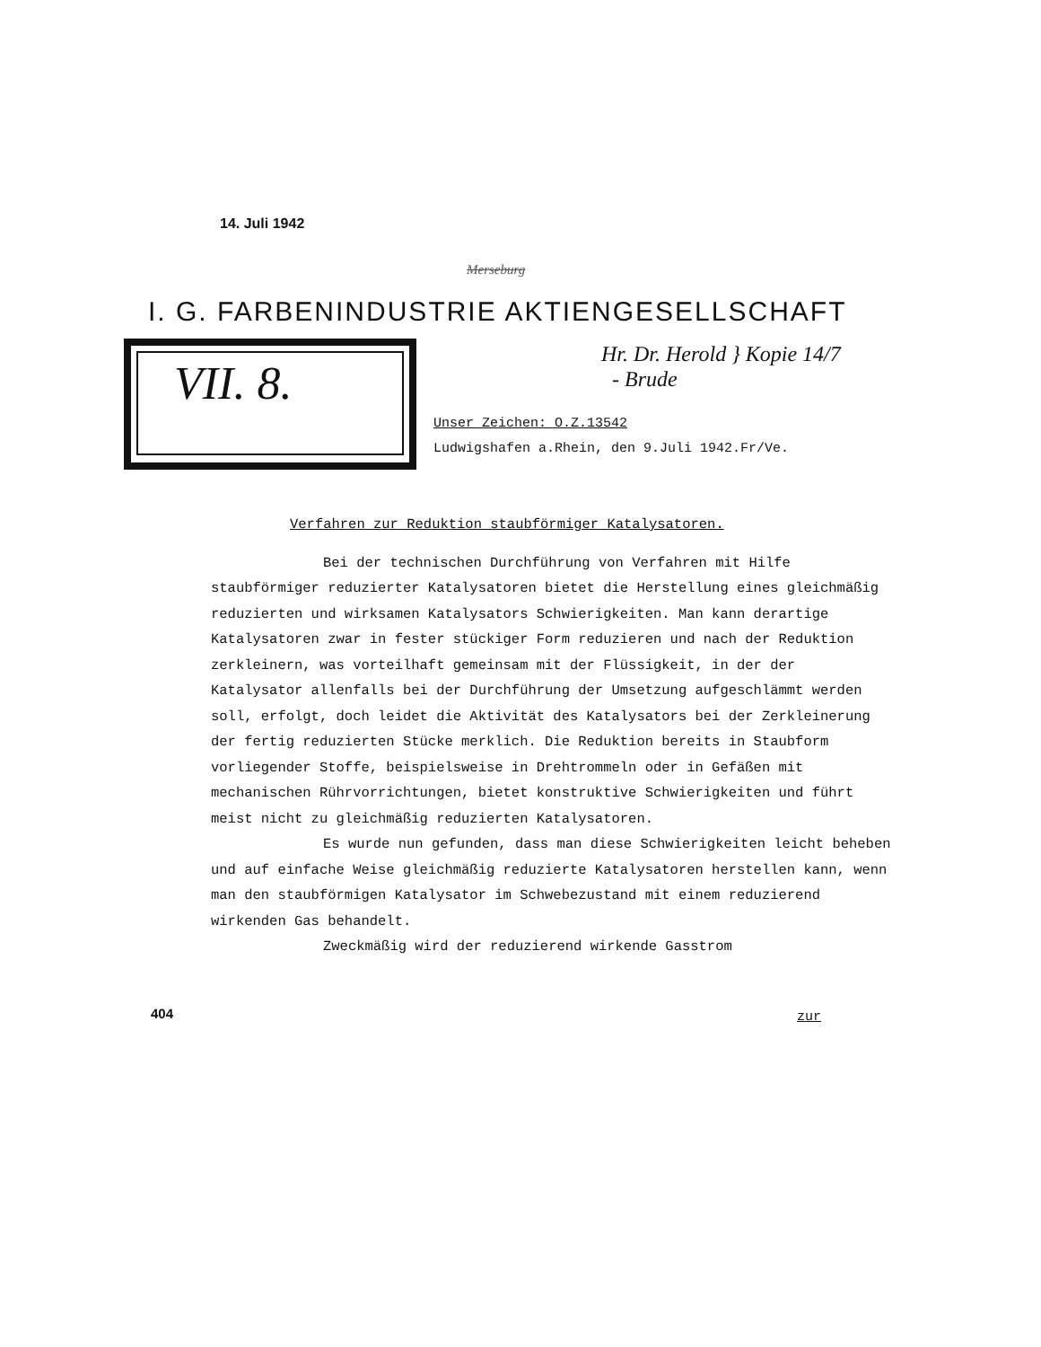14. Juli 1942
Merseburg
I. G. FARBENINDUSTRIE AKTIENGESELLSCHAFT
VII. 8.
Hr. Dr. Herold } Kopie 14/7
- Brude
Unser Zeichen: O.Z.13542
Ludwigshafen a.Rhein, den 9.Juli 1942.Fr/Ve.
Verfahren zur Reduktion staubförmiger Katalysatoren.
Bei der technischen Durchführung von Verfahren mit Hilfe staubförmiger reduzierter Katalysatoren bietet die Herstellung eines gleichmäßig reduzierten und wirksamen Katalysators Schwierigkeiten. Man kann derartige Katalysatoren zwar in fester stückiger Form reduzieren und nach der Reduktion zerkleinern, was vorteilhaft gemeinsam mit der Flüssigkeit, in der der Katalysator allenfalls bei der Durchführung der Umsetzung aufgeschlämmt werden soll, erfolgt, doch leidet die Aktivität des Katalysators bei der Zerkleinerung der fertig reduzierten Stücke merklich. Die Reduktion bereits in Staubform vorliegender Stoffe, beispielsweise in Drehtrommeln oder in Gefäßen mit mechanischen Rührvorrichtungen, bietet konstruktive Schwierigkeiten und führt meist nicht zu gleichmäßig reduzierten Katalysatoren.
Es wurde nun gefunden, dass man diese Schwierigkeiten leicht beheben und auf einfache Weise gleichmäßig reduzierte Katalysatoren herstellen kann, wenn man den staubförmigen Katalysator im Schwebezustand mit einem reduzierend wirkenden Gas behandelt.
Zweckmäßig wird der reduzierend wirkende Gasstrom
404 zur